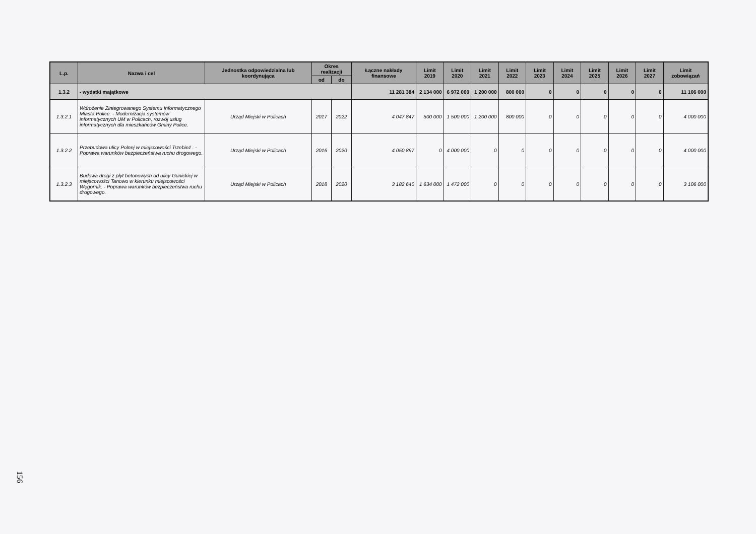| L.p. | Nazwa i cel | Jednostka odpowiedzialna lub koordynująca | Okres realizacji | | Łączne nakłady finansowe | Limit 2019 | Limit 2020 | Limit 2021 | Limit 2022 | Limit 2023 | Limit 2024 | Limit 2025 | Limit 2026 | Limit 2027 | Limit zobowiązań |
| --- | --- | --- | --- | --- | --- | --- | --- | --- | --- | --- | --- | --- | --- | --- | --- |
| | | | od | do | | | | | | | | | | | |
| 1.3.2 | - wydatki majątkowe | | | | 11 281 384 | 2 134 000 | 6 972 000 | 1 200 000 | 800 000 | 0 | 0 | 0 | 0 | 0 | 11 106 000 |
| 1.3.2.1 | Wdrożenie Zintegrowanego Systemu Informatycznego Miasta Police. - Modernizacja systemów informatycznych UM w Policach, rozwój usług informatycznych dla mieszkańców Gminy Police. | Urząd Miejski w Policach | 2017 | 2022 | 4 047 847 | 500 000 | 1 500 000 | 1 200 000 | 800 000 | 0 | 0 | 0 | 0 | 0 | 4 000 000 |
| 1.3.2.2 | Przebudowa ulicy Polnej w miejscowości Trzebież . - Poprawa warunków bezpieczeństwa ruchu drogowego. | Urząd Miejski w Policach | 2016 | 2020 | 4 050 897 | 0 | 4 000 000 | 0 | 0 | 0 | 0 | 0 | 0 | 0 | 4 000 000 |
| 1.3.2.3 | Budowa drogi z płyt betonowych od ulicy Gunickiej w miejscowości Tanowo w kierunku miejscowości Węgornik. - Poprawa warunków bezpieczeństwa ruchu drogowego. | Urząd Miejski w Policach | 2018 | 2020 | 3 182 640 | 1 634 000 | 1 472 000 | 0 | 0 | 0 | 0 | 0 | 0 | 0 | 3 106 000 |
156